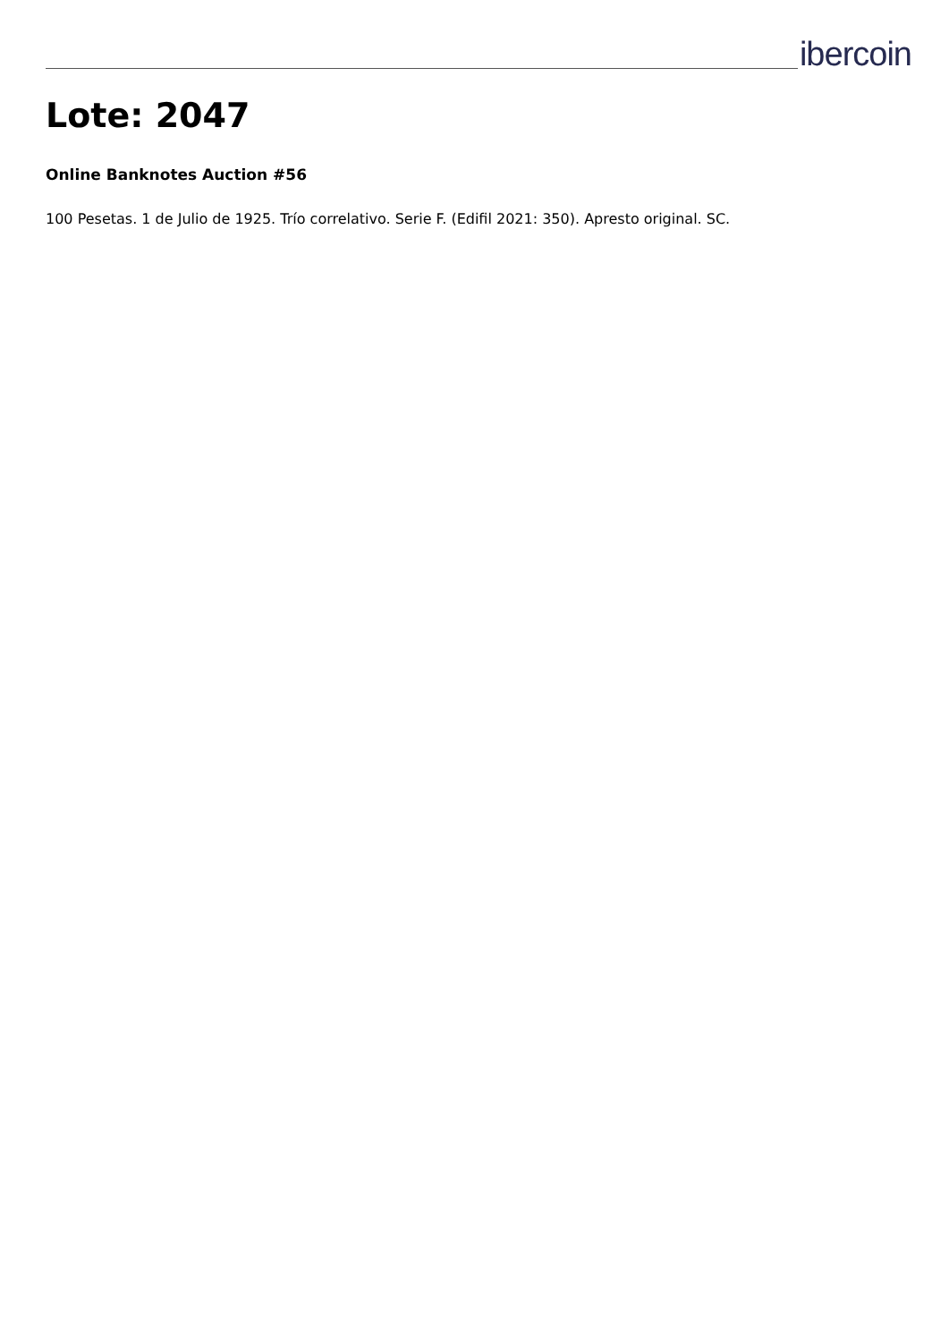ibercoin
Lote: 2047
Online Banknotes Auction #56
100 Pesetas. 1 de Julio de 1925. Trío correlativo. Serie F. (Edifil 2021: 350). Apresto original. SC.